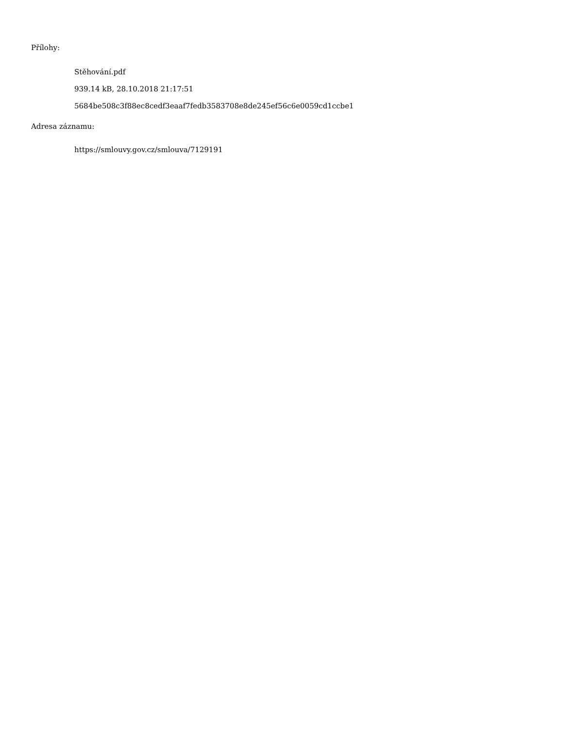Přílohy:
Stěhování.pdf
939.14 kB, 28.10.2018 21:17:51
5684be508c3f88ec8cedf3eaaf7fedb3583708e8de245ef56c6e0059cd1ccbe1
Adresa záznamu:
https://smlouvy.gov.cz/smlouva/7129191